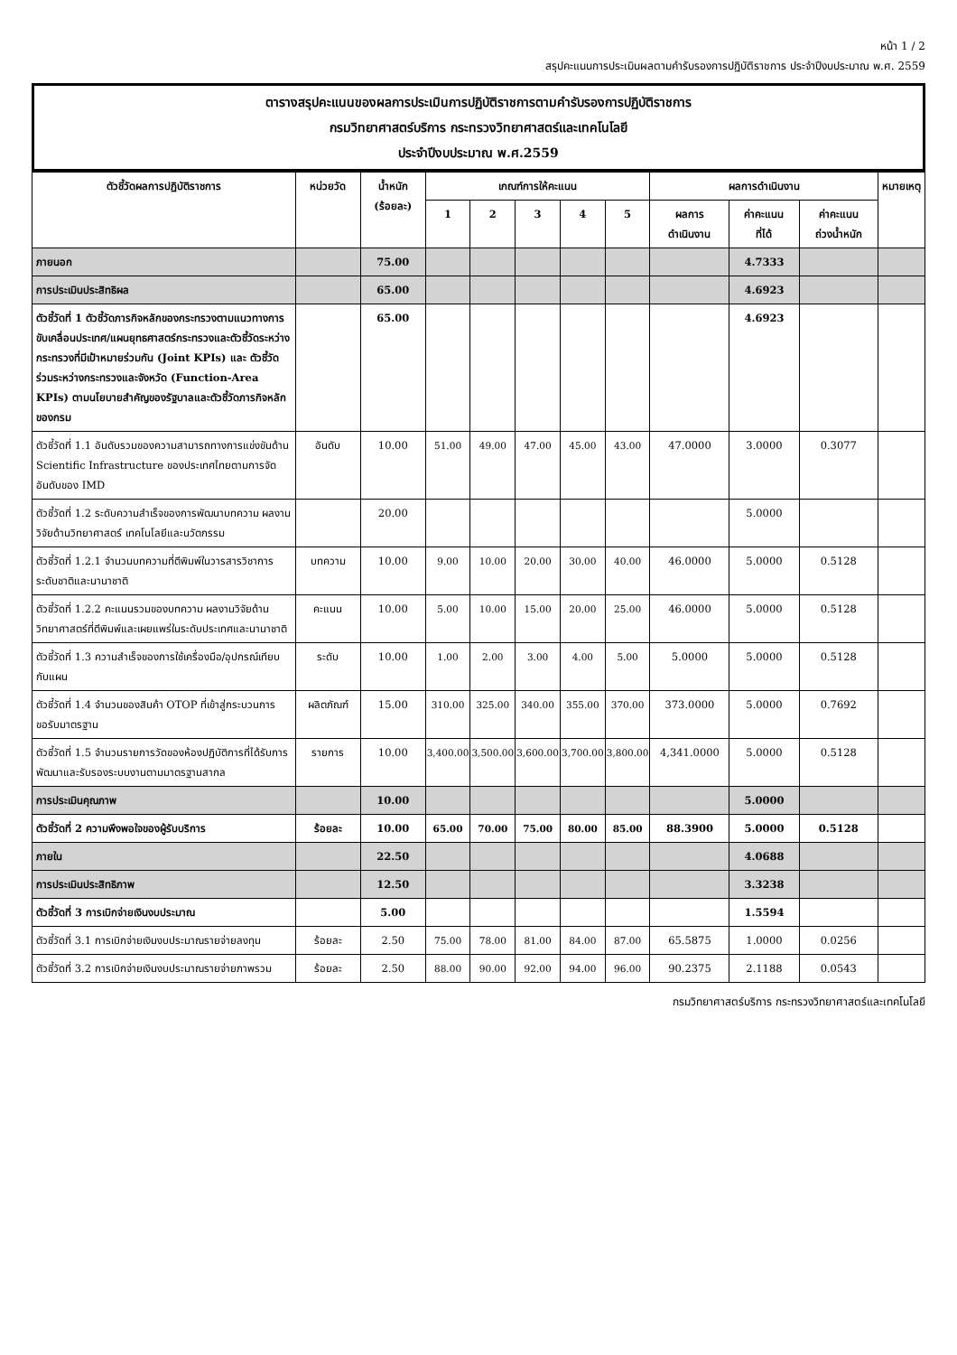หน้า 1 / 2
สรุปคะแนนการประเมินผลตามคำรับรองการปฏิบัติราชการ ประจำปีงบประมาณ พ.ศ. 2559
ตารางสรุปคะแนนของผลการประเมินการปฏิบัติราชการตามคำรับรองการปฏิบัติราชการ
กรมวิทยาศาสตร์บริการ กระทรวงวิทยาศาสตร์และเทคโนโลยี
ประจำปีงบประมาณ พ.ศ.2559
| ตัวชี้วัดผลการปฏิบัติราชการ | หน่วยวัด | น้ำหนัก (ร้อยละ) | เกณฑ์การให้คะแนน | | | | | ผลการดำเนินงาน | | | หมายเหตุ |
| --- | --- | --- | --- | --- | --- | --- | --- | --- | --- | --- | --- |
| | | | 1 | 2 | 3 | 4 | 5 | ผลการ ดำเนินงาน | ค่าคะแนน ที่ได้ | ค่าคะแนน ถ่วงน้ำหนัก | |
| ภายนอก | | 75.00 | | | | | | | 4.7333 | | |
| การประเมินประสิทธิผล | | 65.00 | | | | | | | 4.6923 | | |
| ตัวชี้วัดที่ 1 ตัวชี้วัดภารกิจหลักของกระทรวงตามแนวทางการขับเคลื่อนประเทศ/แผนยุทธศาสตร์กระทรวงและตัวชี้วัดระหว่างกระทรวงที่มีเป้าหมายร่วมกัน (Joint KPIs) และ ตัวชี้วัดร่วมระหว่างกระทรวงและจังหวัด (Function-Area KPIs) ตามนโยบายสำคัญของรัฐบาลและตัวชี้วัดภารกิจหลักของกรม | | 65.00 | | | | | | | 4.6923 | | |
| ตัวชี้วัดที่ 1.1 อันดับรวมของความสามารถทางการแข่งขันด้าน Scientific Infrastructure ของประเทศไทยตามการจัดอันดับของ IMD | อันดับ | 10.00 | 51.00 | 49.00 | 47.00 | 45.00 | 43.00 | 47.0000 | 3.0000 | 0.3077 | |
| ตัวชี้วัดที่ 1.2 ระดับความสำเร็จของการพัฒนาบทความ ผลงานวิจัยด้านวิทยาศาสตร์ เทคโนโลยีและนวัตกรรม | | 20.00 | | | | | | | 5.0000 | | |
| ตัวชี้วัดที่ 1.2.1 จำนวนบทความที่ตีพิมพ์ในวารสารวิชาการระดับชาติและนานาชาติ | บทความ | 10.00 | 9.00 | 10.00 | 20.00 | 30.00 | 40.00 | 46.0000 | 5.0000 | 0.5128 | |
| ตัวชี้วัดที่ 1.2.2 คะแนนรวมของบทความ ผลงานวิจัยด้านวิทยาศาสตร์ที่ตีพิมพ์และเผยแพร่ในระดับประเทศและนานาชาติ | คะแนน | 10.00 | 5.00 | 10.00 | 15.00 | 20.00 | 25.00 | 46.0000 | 5.0000 | 0.5128 | |
| ตัวชี้วัดที่ 1.3 ความสำเร็จของการใช้เครื่องมือ/อุปกรณ์เทียบ กับแผน | ระดับ | 10.00 | 1.00 | 2.00 | 3.00 | 4.00 | 5.00 | 5.0000 | 5.0000 | 0.5128 | |
| ตัวชี้วัดที่ 1.4 จำนวนของสินค้า OTOP ที่เข้าสู่กระบวนการขอรับมาตรฐาน | ผลิตภัณฑ์ | 15.00 | 310.00 | 325.00 | 340.00 | 355.00 | 370.00 | 373.0000 | 5.0000 | 0.7692 | |
| ตัวชี้วัดที่ 1.5 จำนวนรายการวัดของห้องปฏิบัติการที่ได้รับการพัฒนาและรับรองระบบงานตามมาตรฐานสากล | รายการ | 10.00 | 3,400.00 | 3,500.00 | 3,600.00 | 3,700.00 | 3,800.00 | 4,341.0000 | 5.0000 | 0.5128 | |
| การประเมินคุณภาพ | | 10.00 | | | | | | | 5.0000 | | |
| ตัวชี้วัดที่ 2 ความพึงพอใจของผู้รับบริการ | ร้อยละ | 10.00 | 65.00 | 70.00 | 75.00 | 80.00 | 85.00 | 88.3900 | 5.0000 | 0.5128 | |
| ภายใน | | 22.50 | | | | | | | 4.0688 | | |
| การประเมินประสิทธิภาพ | | 12.50 | | | | | | | 3.3238 | | |
| ตัวชี้วัดที่ 3 การเบิกจ่ายเงินงบประมาณ | | 5.00 | | | | | | | 1.5594 | | |
| ตัวชี้วัดที่ 3.1 การเบิกจ่ายเงินงบประมาณรายจ่ายลงทุน | ร้อยละ | 2.50 | 75.00 | 78.00 | 81.00 | 84.00 | 87.00 | 65.5875 | 1.0000 | 0.0256 | |
| ตัวชี้วัดที่ 3.2 การเบิกจ่ายเงินงบประมาณรายจ่ายภาพรวม | ร้อยละ | 2.50 | 88.00 | 90.00 | 92.00 | 94.00 | 96.00 | 90.2375 | 2.1188 | 0.0543 | |
กรมวิทยาศาสตร์บริการ กระทรวงวิทยาศาสตร์และเทคโนโลยี